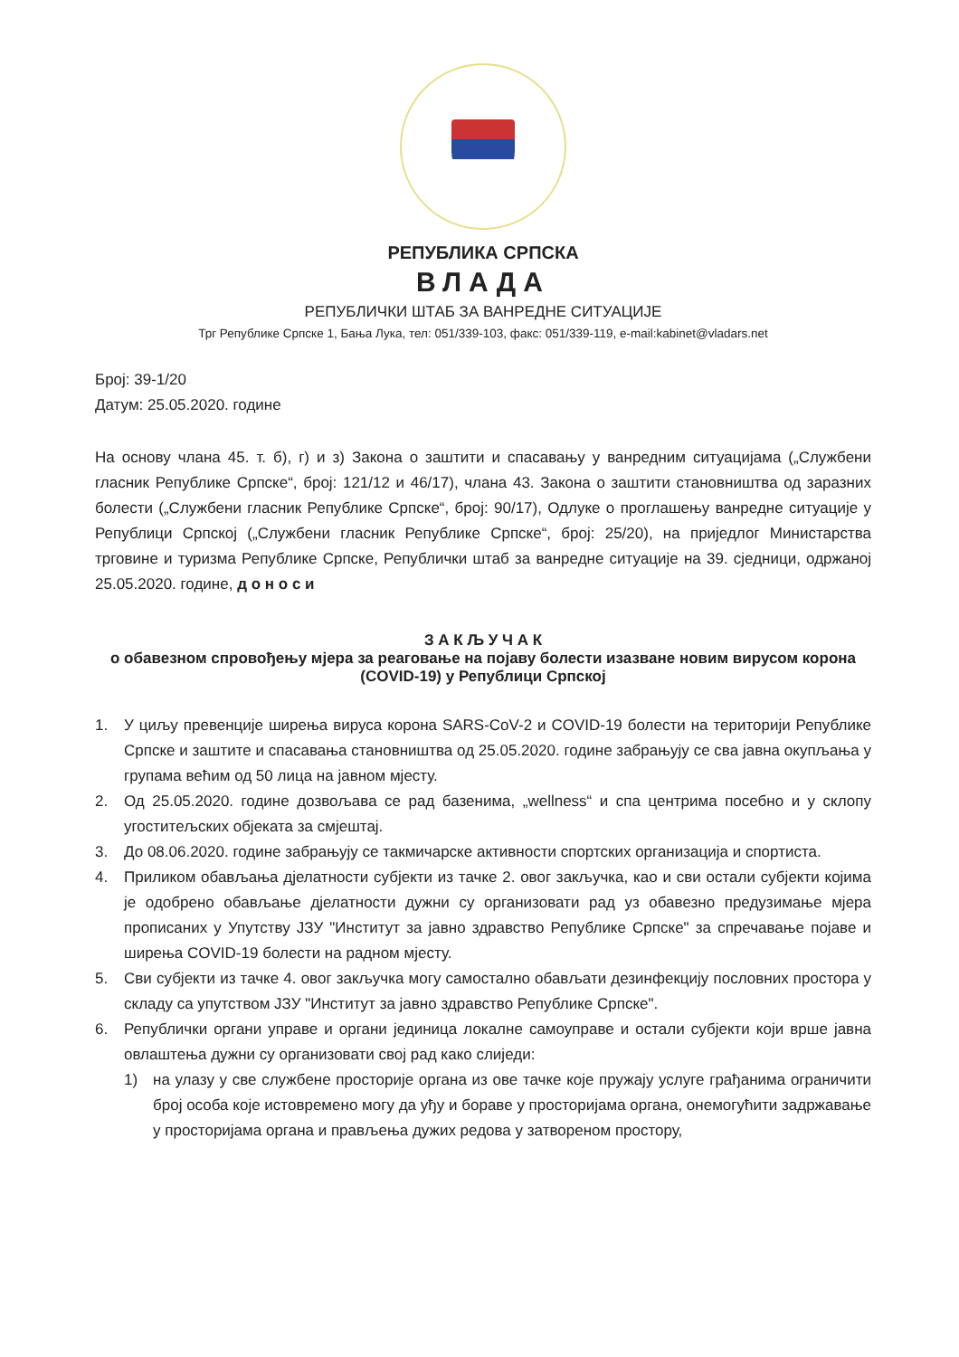РЕПУБЛИКА СРПСКА
ВЛАДА
РЕПУБЛИЧКИ ШТАБ ЗА ВАНРЕДНЕ СИТУАЦИЈЕ
Трг Републике Српске 1, Бања Лука, тел: 051/339-103, факс: 051/339-119, e-mail:kabinet@vladars.net
Број: 39-1/20
Датум: 25.05.2020. године
На основу члана 45. т. б), г) и з) Закона о заштити и спасавању у ванредним ситуацијама („Службени гласник Републике Српске“, број: 121/12 и 46/17), члана 43. Закона о заштити становништва од заразних болести („Службени гласник Републике Српске“, број: 90/17), Одлуке о проглашењу ванредне ситуације у Републици Српској („Службени гласник Републике Српске“, број: 25/20), на приједлог Министарства трговине и туризма Републике Српске, Републички штаб за ванредне ситуације на 39. сједници, одржаној 25.05.2020. године, д о н о с и
З А К Љ У Ч А К
о обавезном спровођењу мјера за реаговање на појаву болести изазване новим вирусом корона (COVID-19) у Републици Српској
1. У циљу превенције ширења вируса корона SARS-CoV-2 и COVID-19 болести на територији Републике Српске и заштите и спасавања становништва од 25.05.2020. године забрањују се сва јавна окупљања у групама већим од 50 лица на јавном мјесту.
2. Од 25.05.2020. године дозвољава се рад базенима, „wellness“ и спа центрима посебно и у склопу угоститељских објеката за смјештај.
3. До 08.06.2020. године забрањују се такмичарске активности спортских организација и спортиста.
4. Приликом обављања дјелатности субјекти из тачке 2. овог закључка, као и сви остали субјекти којима је одобрено обављање дјелатности дужни су организовати рад уз обавезно предузимање мјера прописаних у Упутству ЈЗУ "Институт за јавно здравство Републике Српске" за спречавање појаве и ширења COVID-19 болести на радном мјесту.
5. Сви субјекти из тачке 4. овог закључка могу самостално обављати дезинфекцију пословних простора у складу са упутством ЈЗУ "Институт за јавно здравство Републике Српске".
6. Републички органи управе и органи јединица локалне самоуправе и остали субјекти који врше јавна овлаштења дужни су организовати свој рад како слиједи:
1) на улазу у све службене просторије органа из ове тачке које пружају услуге грађанима ограничити број особа које истовремено могу да уђу и бораве у просторијама органа, онемогућити задржавање у просторијама органа и прављења дужих редова у затвореном простору,